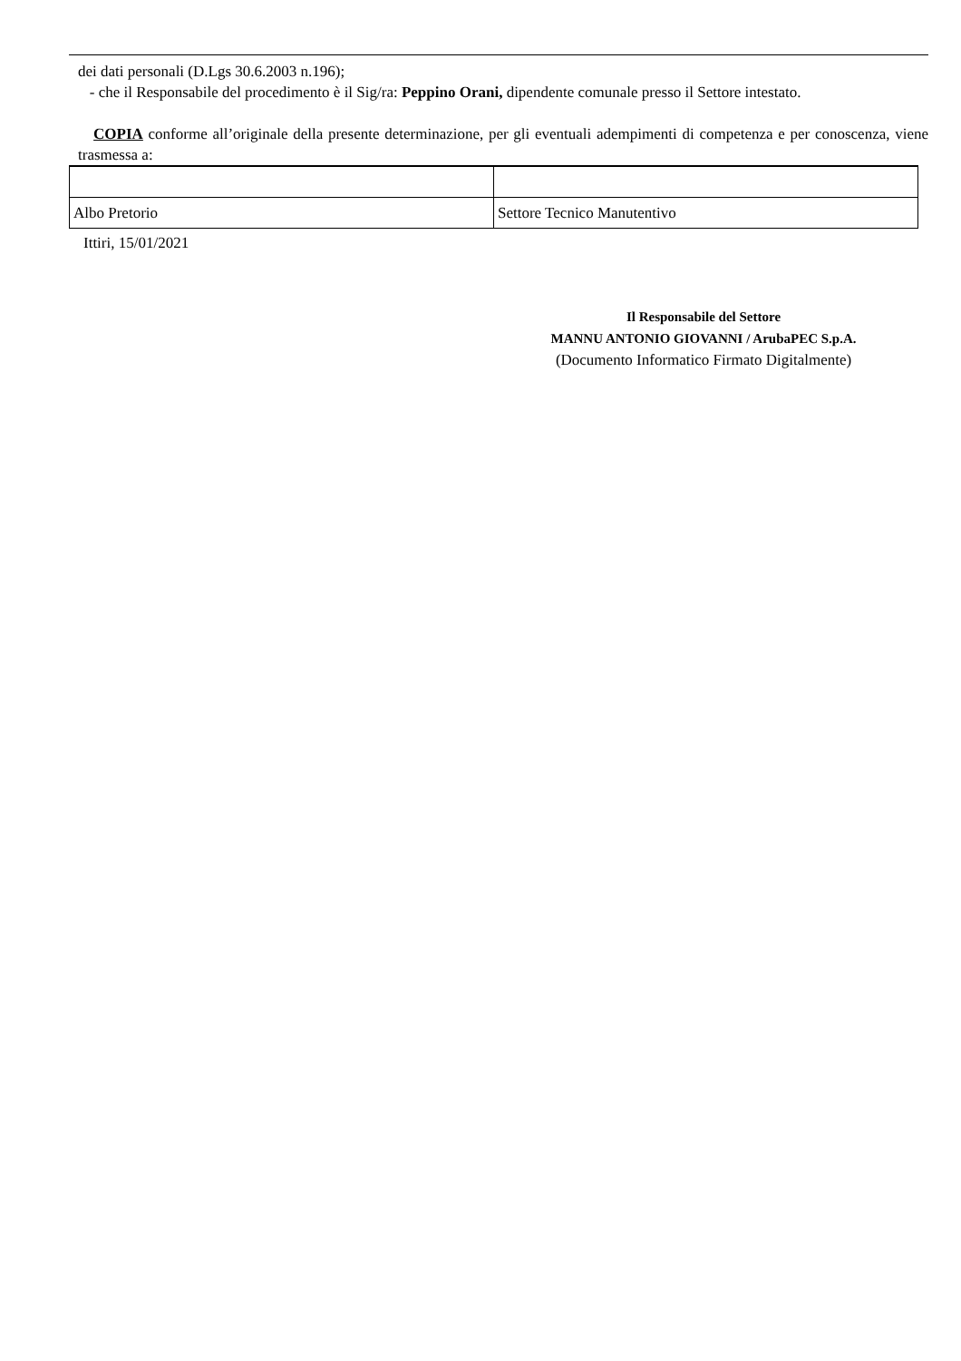dei dati personali (D.Lgs 30.6.2003 n.196);
- che il Responsabile del procedimento è il Sig/ra: Peppino Orani, dipendente comunale presso il Settore intestato.
COPIA conforme all’originale della presente determinazione, per gli eventuali adempimenti di competenza e per conoscenza, viene trasmessa a:
| Albo Pretorio | Settore Tecnico Manutentivo |
Ittiri, 15/01/2021
Il Responsabile del Settore
MANNU ANTONIO GIOVANNI / ArubaPEC S.p.A.
(Documento Informatico Firmato Digitalmente)